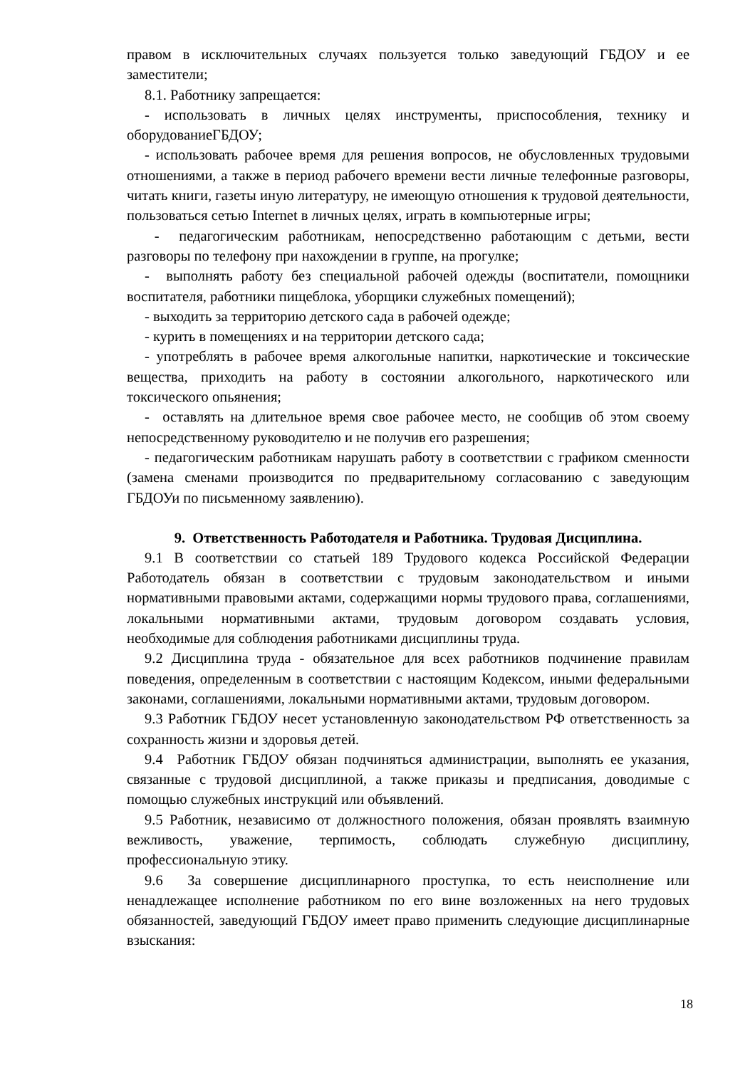правом в исключительных случаях пользуется только заведующий ГБДОУ и ее заместители;
8.1. Работнику запрещается:
- использовать в личных целях инструменты, приспособления, технику и оборудованиеГБДОУ;
- использовать рабочее время для решения вопросов, не обусловленных трудовыми отношениями, а также в период рабочего времени вести личные телефонные разговоры, читать книги, газеты иную литературу, не имеющую отношения к трудовой деятельности, пользоваться сетью Internet в личных целях, играть в компьютерные игры;
- педагогическим работникам, непосредственно работающим с детьми, вести разговоры по телефону при нахождении в группе, на прогулке;
- выполнять работу без специальной рабочей одежды (воспитатели, помощники воспитателя, работники пищеблока, уборщики служебных помещений);
- выходить за территорию детского сада в рабочей одежде;
- курить в помещениях и на территории детского сада;
- употреблять в рабочее время алкогольные напитки, наркотические и токсические вещества, приходить на работу в состоянии алкогольного, наркотического или токсического опьянения;
- оставлять на длительное время свое рабочее место, не сообщив об этом своему непосредственному руководителю и не получив его разрешения;
- педагогическим работникам нарушать работу в соответствии с графиком сменности (замена сменами производится по предварительному согласованию с заведующим ГБДОУи по письменному заявлению).
9. Ответственность Работодателя и Работника. Трудовая Дисциплина.
9.1 В соответствии со статьей 189 Трудового кодекса Российской Федерации Работодатель обязан в соответствии с трудовым законодательством и иными нормативными правовыми актами, содержащими нормы трудового права, соглашениями, локальными нормативными актами, трудовым договором создавать условия, необходимые для соблюдения работниками дисциплины труда.
9.2 Дисциплина труда - обязательное для всех работников подчинение правилам поведения, определенным в соответствии с настоящим Кодексом, иными федеральными законами, соглашениями, локальными нормативными актами, трудовым договором.
9.3 Работник ГБДОУ несет установленную законодательством РФ ответственность за сохранность жизни и здоровья детей.
9.4 Работник ГБДОУ обязан подчиняться администрации, выполнять ее указания, связанные с трудовой дисциплиной, а также приказы и предписания, доводимые с помощью служебных инструкций или объявлений.
9.5 Работник, независимо от должностного положения, обязан проявлять взаимную вежливость, уважение, терпимость, соблюдать служебную дисциплину, профессиональную этику.
9.6 За совершение дисциплинарного проступка, то есть неисполнение или ненадлежащее исполнение работником по его вине возложенных на него трудовых обязанностей, заведующий ГБДОУ имеет право применить следующие дисциплинарные взыскания:
18